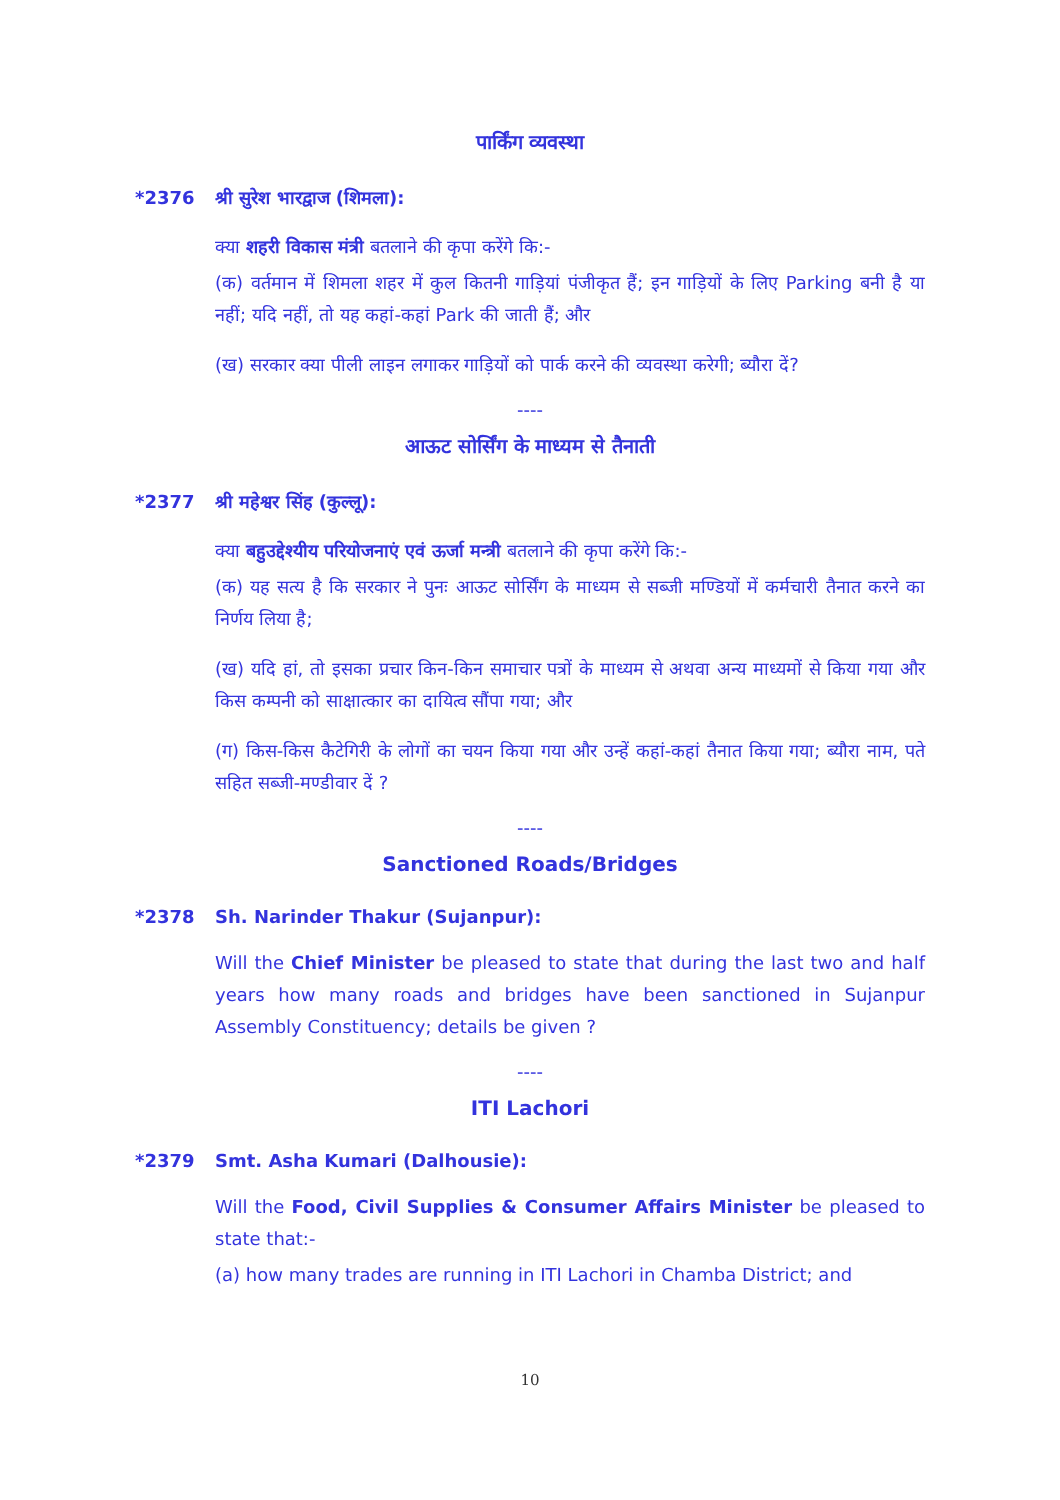पार्किंग व्यवस्था
*2376 श्री सुरेश भारद्वाज (शिमला):
क्या शहरी विकास मंत्री बतलाने की कृपा करेंगे कि:-
(क) वर्तमान में शिमला शहर में कुल कितनी गाड़ियां पंजीकृत हैं; इन गाड़ियों के लिए Parking बनी है या नहीं; यदि नहीं, तो यह कहां-कहां Park की जाती हैं; और
(ख) सरकार क्या पीली लाइन लगाकर गाड़ियों को पार्क करने की व्यवस्था करेगी; ब्यौरा दें?
----
आऊट सोर्सिंग के माध्यम से तैनाती
*2377 श्री महेश्वर सिंह (कुल्लू):
क्या बहुउद्देश्यीय परियोजनाएं एवं ऊर्जा मन्त्री बतलाने की कृपा करेंगे कि:-
(क) यह सत्य है कि सरकार ने पुनः आऊट सोर्सिंग के माध्यम से सब्जी मण्डियों में कर्मचारी तैनात करने का निर्णय लिया है;
(ख) यदि हां, तो इसका प्रचार किन-किन समाचार पत्रों के माध्यम से अथवा अन्य माध्यमों से किया गया और किस कम्पनी को साक्षात्कार का दायित्व सौंपा गया; और
(ग) किस-किस कैटेगिरी के लोगों का चयन किया गया और उन्हें कहां-कहां तैनात किया गया; ब्यौरा नाम, पते सहित सब्जी-मण्डीवार दें ?
----
Sanctioned Roads/Bridges
*2378 Sh. Narinder Thakur (Sujanpur):
Will the Chief Minister be pleased to state that during the last two and half years how many roads and bridges have been sanctioned in Sujanpur Assembly Constituency; details be given ?
----
ITI Lachori
*2379 Smt. Asha Kumari (Dalhousie):
Will the Food, Civil Supplies & Consumer Affairs Minister be pleased to state that:-
(a) how many trades are running in ITI Lachori in Chamba District; and
10